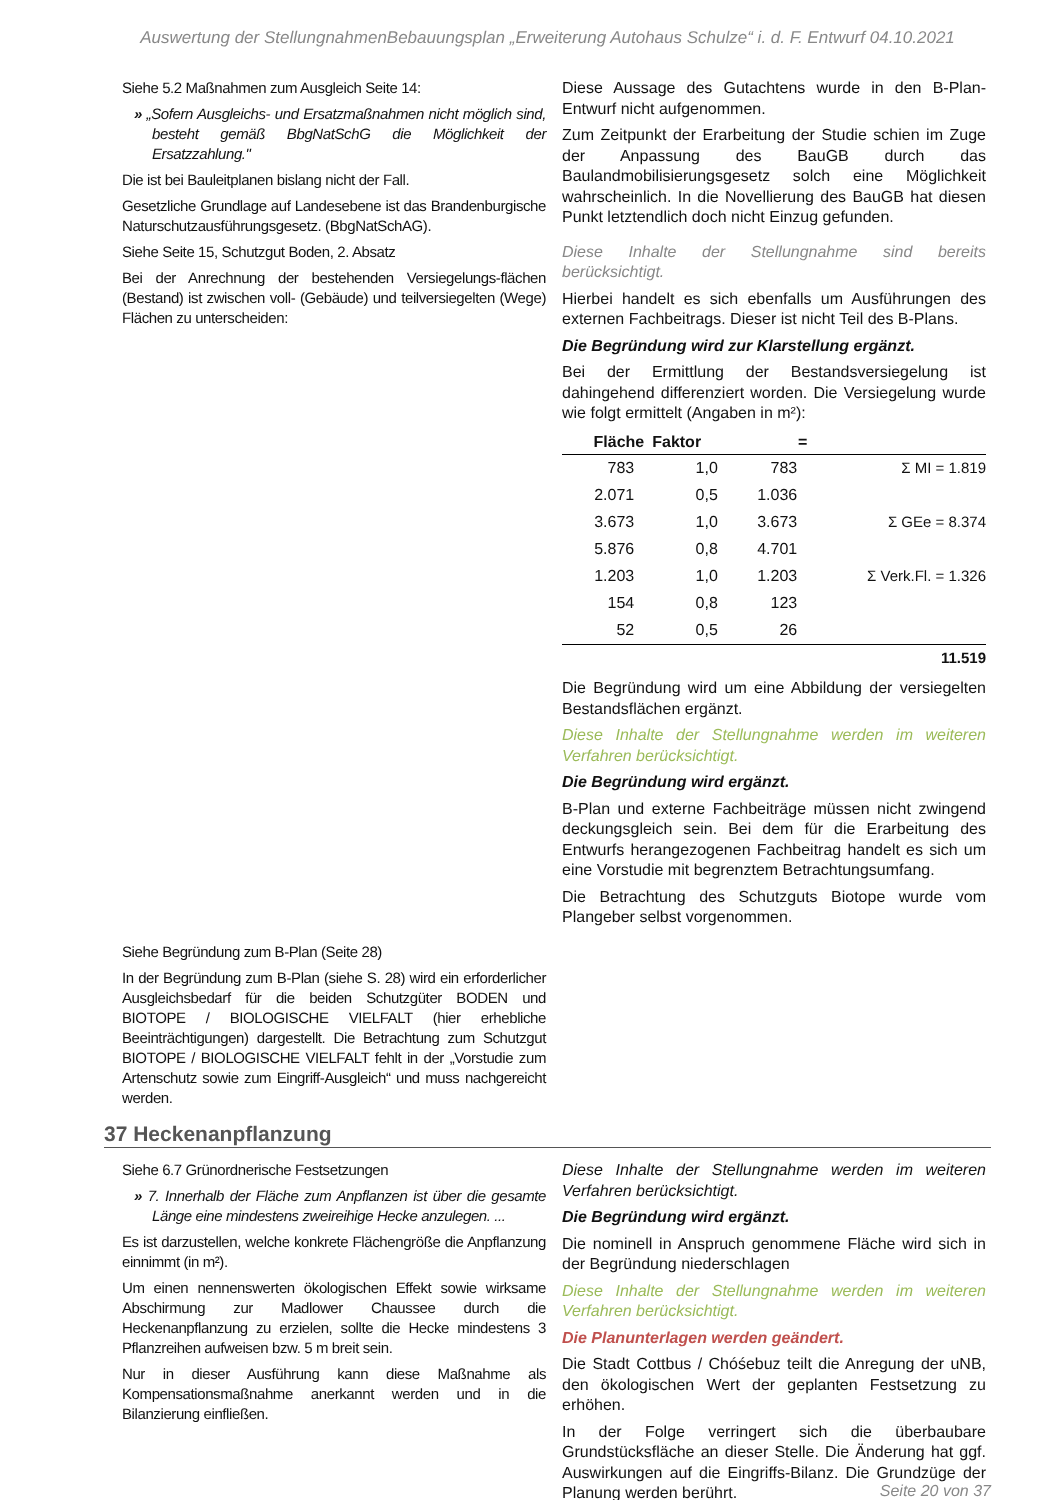Auswertung der StellungnahmenBebauungsplan „Erweiterung Autohaus Schulze“ i. d. F. Entwurf 04.10.2021
Siehe 5.2 Maßnahmen zum Ausgleich Seite 14:
» „Sofern Ausgleichs- und Ersatzmaßnahmen nicht möglich sind, besteht gemäß BbgNatSchG die Möglichkeit der Ersatzzahlung."
Die ist bei Bauleitplanen bislang nicht der Fall.
Gesetzliche Grundlage auf Landesebene ist das Brandenburgische Naturschutzausführungsgesetz. (BbgNatSchAG).
Siehe Seite 15, Schutzgut Boden, 2. Absatz
Bei der Anrechnung der bestehenden Versiegelungs-flächen (Bestand) ist zwischen voll- (Gebäude) und teilversiegelten (Wege) Flächen zu unterscheiden:
Siehe Begründung zum B-Plan (Seite 28)
In der Begründung zum B-Plan (siehe S. 28) wird ein erforderlicher Ausgleichsbedarf für die beiden Schutzgüter BODEN und BIOTOPE / BIOLOGISCHE VIELFALT (hier erhebliche Beeinträchtigungen) dargestellt. Die Betrachtung zum Schutzgut BIOTOPE / BIOLOGISCHE VIELFALT fehlt in der „Vorstudie zum Artenschutz sowie zum Eingriff-Ausgleich“ und muss nachgereicht werden.
Diese Aussage des Gutachtens wurde in den B-Plan-Entwurf nicht aufgenommen.
Zum Zeitpunkt der Erarbeitung der Studie schien im Zuge der Anpassung des BauGB durch das Baulandmobilisierungsgesetz solch eine Möglichkeit wahrscheinlich. In die Novellierung des BauGB hat diesen Punkt letztendlich doch nicht Einzug gefunden.
Diese Inhalte der Stellungnahme sind bereits berücksichtigt.
Hierbei handelt es sich ebenfalls um Ausführungen des externen Fachbeitrags. Dieser ist nicht Teil des B-Plans.
Die Begründung wird zur Klarstellung ergänzt.
Bei der Ermittlung der Bestandsversiegelung ist dahingehend differenziert worden. Die Versiegelung wurde wie folgt ermittelt (Angaben in m²):
| Fläche | Faktor | = | |
| --- | --- | --- | --- |
| 783 | 1,0 | 783 | Σ MI = 1.819 |
| 2.071 | 0,5 | 1.036 | |
| 3.673 | 1,0 | 3.673 | Σ GEe = 8.374 |
| 5.876 | 0,8 | 4.701 | |
| 1.203 | 1,0 | 1.203 | Σ Verk.Fl. = 1.326 |
| 154 | 0,8 | 123 | |
| 52 | 0,5 | 26 | |
| | | | 11.519 |
Die Begründung wird um eine Abbildung der versiegelten Bestandsflächen ergänzt.
Diese Inhalte der Stellungnahme werden im weiteren Verfahren berücksichtigt.
Die Begründung wird ergänzt.
B-Plan und externe Fachbeiträge müssen nicht zwingend deckungsgleich sein. Bei dem für die Erarbeitung des Entwurfs herangezogenen Fachbeitrag handelt es sich um eine Vorstudie mit begrenztem Betrachtungsumfang.
Die Betrachtung des Schutzguts Biotope wurde vom Plangeber selbst vorgenommen.
37 Heckenanpflanzung
Siehe 6.7 Grünordnerische Festsetzungen
» 7. Innerhalb der Fläche zum Anpflanzen ist über die gesamte Länge eine mindestens zweireihige Hecke anzulegen. ...
Es ist darzustellen, welche konkrete Flächengröße die Anpflanzung einnimmt (in m²).
Um einen nennenswerten ökologischen Effekt sowie wirksame Abschirmung zur Madlower Chaussee durch die Heckenanpflanzung zu erzielen, sollte die Hecke mindestens 3 Pflanzreihen aufweisen bzw. 5 m breit sein.
Nur in dieser Ausführung kann diese Maßnahme als Kompensationsmaßnahme anerkannt werden und in die Bilanzierung einfließen.
Diese Inhalte der Stellungnahme werden im weiteren Verfahren berücksichtigt.
Die Begründung wird ergänzt.
Die nominell in Anspruch genommene Fläche wird sich in der Begründung niederschlagen
Diese Inhalte der Stellungnahme werden im weiteren Verfahren berücksichtigt.
Die Planunterlagen werden geändert.
Die Stadt Cottbus / Chóśebuz teilt die Anregung der uNB, den ökologischen Wert der geplanten Festsetzung zu erhöhen.
In der Folge verringert sich die überbaubare Grundstücksfläche an dieser Stelle. Die Änderung hat ggf. Auswirkungen auf die Eingriffs-Bilanz. Die Grundzüge der Planung werden berührt.
Seite 20 von 37